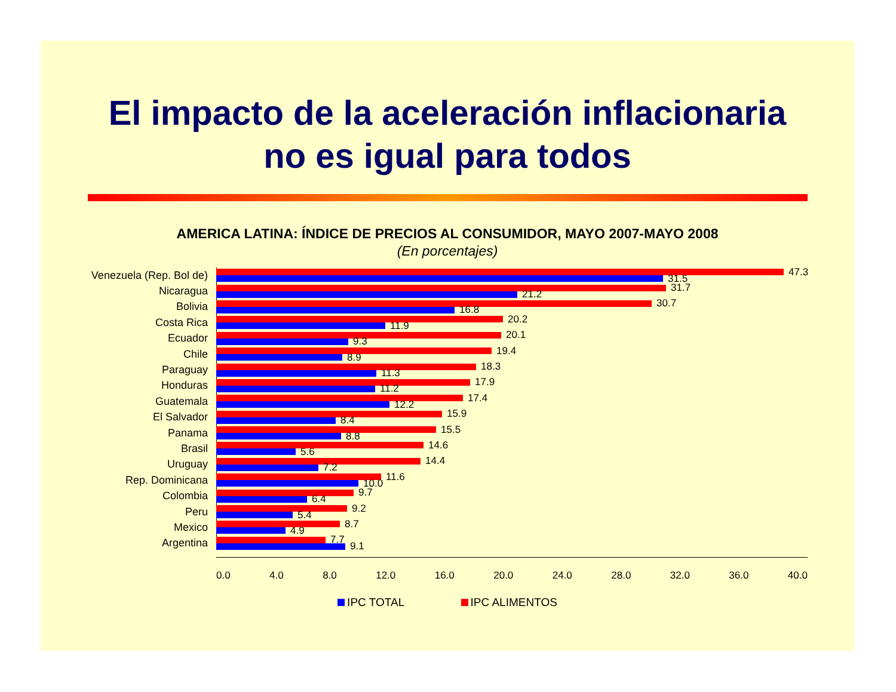El impacto de la aceleración inflacionaria
no es igual para todos
AMERICA LATINA: ÍNDICE DE PRECIOS AL CONSUMIDOR, MAYO 2007-MAYO 2008
(En porcentajes)
Venezuela (Rep. Bol de)
47.3
31.5
Nicaragua
31.7
21.2
Bolivia
30.7
16.8
Costa Rica
20.2
11.9
Ecuador
20.1
9.3
Chile
19.4
8.9
Paraguay
18.3
11.3
Honduras
17.9
11.2
Guatemala
17.4
12.2
El Salvador
15.9
8.4
Panama
15.5
8.8
Brasil
14.6
5.6
Uruguay
14.4
7.2
Rep. Dominicana
11.6
10.0
Colombia
9.7
6.4
Peru
9.2
5.4
Mexico
8.7
4.9
Argentina
7.7
9.1
0.0 4.0 8.0 12.0 16.0 20.0 24.0 28.0 32.0 36.0 40.0
IPC TOTAL IPC ALIMENTOS